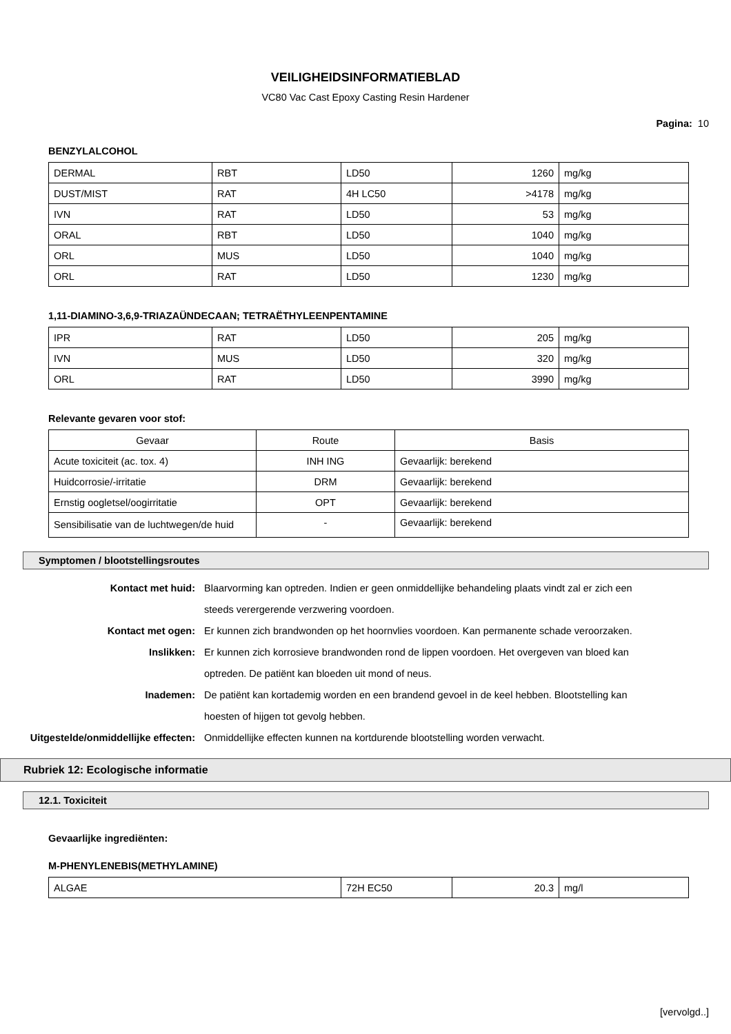VEILIGHEIDSINFORMATIEBLAD
VC80 Vac Cast Epoxy Casting Resin Hardener
Pagina: 10
BENZYLALCOHOL
| DERMAL | RBT | LD50 | 1260 | mg/kg |
| DUST/MIST | RAT | 4H LC50 | >4178 | mg/kg |
| IVN | RAT | LD50 | 53 | mg/kg |
| ORAL | RBT | LD50 | 1040 | mg/kg |
| ORL | MUS | LD50 | 1040 | mg/kg |
| ORL | RAT | LD50 | 1230 | mg/kg |
1,11-DIAMINO-3,6,9-TRIAZAÜNDECAAN; TETRAËTHYLEENPENTAMINE
| IPR | RAT | LD50 | 205 | mg/kg |
| IVN | MUS | LD50 | 320 | mg/kg |
| ORL | RAT | LD50 | 3990 | mg/kg |
Relevante gevaren voor stof:
| Gevaar | Route | Basis |
| Acute toxiciteit (ac. tox. 4) | INH ING | Gevaarlijk: berekend |
| Huidcorrosie/-irritatie | DRM | Gevaarlijk: berekend |
| Ernstig oogletsel/oogirritatie | OPT | Gevaarlijk: berekend |
| Sensibilisatie van de luchtwegen/de huid | - | Gevaarlijk: berekend |
Symptomen / blootstellingsroutes
Kontact met huid: Blaarvorming kan optreden. Indien er geen onmiddellijke behandeling plaats vindt zal er zich een steeds verergerende verzwering voordoen.
Kontact met ogen: Er kunnen zich brandwonden op het hoornvlies voordoen. Kan permanente schade veroorzaken.
Inslikken: Er kunnen zich korrosieve brandwonden rond de lippen voordoen. Het overgeven van bloed kan optreden. De patiënt kan bloeden uit mond of neus.
Inademen: De patiënt kan kortademig worden en een brandend gevoel in de keel hebben. Blootstelling kan hoesten of hijgen tot gevolg hebben.
Uitgestelde/onmiddellijke effecten:
Onmiddellijke effecten kunnen na kortdurende blootstelling worden verwacht.
Rubriek 12: Ecologische informatie
12.1. Toxiciteit
Gevaarlijke ingrediënten:
M-PHENYLENEBIS(METHYLAMINE)
| ALGAE | 72H EC50 | 20.3 | mg/l |
[vervolgd..]